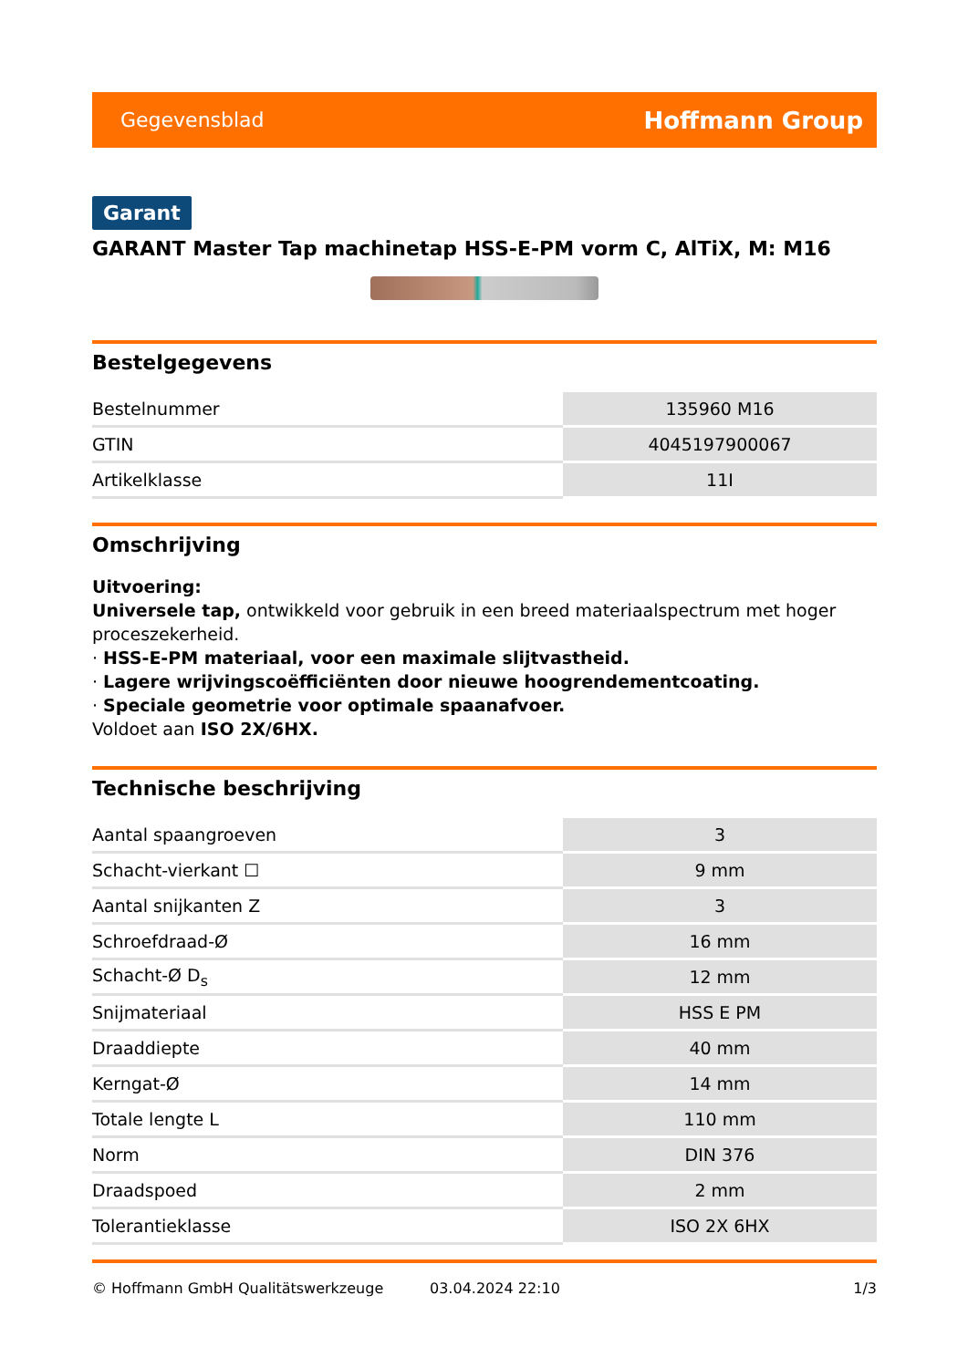Gegevensblad Hoffmann Group
Garant
GARANT Master Tap machinetap HSS-E-PM vorm C, AlTiX, M: M16
Bestelgegevens
| Bestelnummer | 135960 M16 |
| GTIN | 4045197900067 |
| Artikelklasse | 11I |
Omschrijving
Uitvoering:
Universele tap, ontwikkeld voor gebruik in een breed materiaalspectrum met hoger proceszekerheid.
· HSS-E-PM materiaal, voor een maximale slijtvastheid.
· Lagere wrijvingscoëfficiënten door nieuwe hoogrendementcoating.
· Speciale geometrie voor optimale spaanafvoer.
Voldoet aan ISO 2X/6HX.
Technische beschrijving
| Aantal spaangroeven | 3 |
| Schacht-vierkant ☐ | 9 mm |
| Aantal snijkanten Z | 3 |
| Schroefdraad-Ø | 16 mm |
| Schacht-Ø D<sub>s</sub> | 12 mm |
| Snijmateriaal | HSS E PM |
| Draaddiepte | 40 mm |
| Kerngat-Ø | 14 mm |
| Totale lengte L | 110 mm |
| Norm | DIN 376 |
| Draadspoed | 2 mm |
| Tolerantieklasse | ISO 2X 6HX |
© Hoffmann GmbH Qualitätswerkzeuge 03.04.2024 22:10 1/3